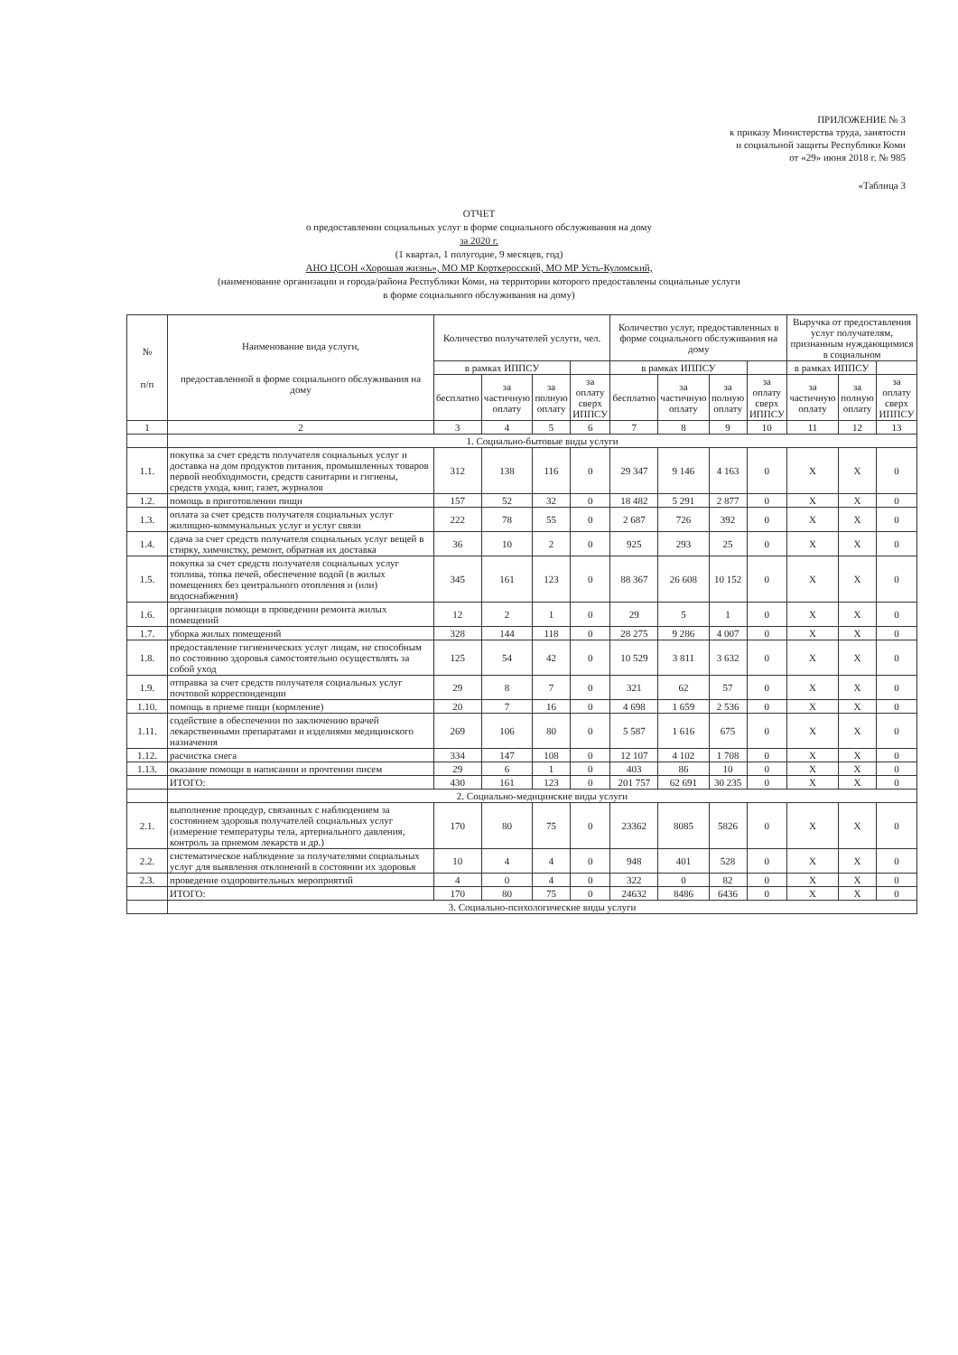ПРИЛОЖЕНИЕ № 3
к приказу Министерства труда, занятости
и социальной защиты Республики Коми
от «29» июня 2018 г. № 985
«Таблица 3
ОТЧЕТ
о предоставлении социальных услуг в форме социального обслуживания на дому
за 2020 г.
(1 квартал, 1 полугодие, 9 месяцев, год)
АНО ЦСОН «Хорошая жизнь», МО МР Корткеросский, МО МР Усть-Куломский,
(наименование организации и города/района Республики Коми, на территории которого предоставлены социальные услуги
в форме социального обслуживания на дому)
| № п/п | Наименование вида услуги, предоставленной в форме социального обслуживания на дому | Количество получателей услуги, чел. | | | | Количество услуг, предоставленных в форме социального обслуживания на дому | | | | Выручка от предоставления услуг получателям, признанным нуждающимися в социальном | | |
| --- | --- | --- | --- | --- | --- | --- | --- | --- | --- | --- | --- | --- |
| | | в рамках ИППСУ | | | | в рамках ИППСУ | | | | в рамках ИППСУ | | |
| | | бесплатно | за частичную оплату | за полную оплату | за оплату сверх ИППСУ | бесплатно | за частичную оплату | за полную оплату | за оплату сверх ИППСУ | за частичную оплату | за полную оплату | за оплату сверх ИППСУ |
| 1 | 2 | 3 | 4 | 5 | 6 | 7 | 8 | 9 | 10 | 11 | 12 | 13 |
| | 1. Социально-бытовые виды услуги | | | | | | | | | | | |
| 1.1. | покупка за счет средств получателя социальных услуг и доставка на дом продуктов питания, промышленных товаров первой необходимости, средств санитарии и гигиены, средств ухода, книг, газет, журналов | 312 | 138 | 116 | 0 | 29 347 | 9 146 | 4 163 | 0 | X | X | 0 |
| 1.2. | помощь в приготовлении пищи | 157 | 52 | 32 | 0 | 18 482 | 5 291 | 2 877 | 0 | X | X | 0 |
| 1.3. | оплата за счет средств получателя социальных услуг жилищно-коммунальных услуг и услуг связи | 222 | 78 | 55 | 0 | 2 687 | 726 | 392 | 0 | X | X | 0 |
| 1.4. | сдача за счет средств получателя социальных услуг вещей в стирку, химчистку, ремонт, обратная их доставка | 36 | 10 | 2 | 0 | 925 | 293 | 25 | 0 | X | X | 0 |
| 1.5. | покупка за счет средств получателя социальных услуг топлива, топка печей, обеспечение водой (в жилых помещениях без центрального отопления и (или) водоснабжения) | 345 | 161 | 123 | 0 | 88 367 | 26 608 | 10 152 | 0 | X | X | 0 |
| 1.6. | организация помощи в проведении ремонта жилых помещений | 12 | 2 | 1 | 0 | 29 | 5 | 1 | 0 | X | X | 0 |
| 1.7. | уборка жилых помещений | 328 | 144 | 118 | 0 | 28 275 | 9 286 | 4 007 | 0 | X | X | 0 |
| 1.8. | предоставление гигиенических услуг лицам, не способным по состоянию здоровья самостоятельно осуществлять за собой уход | 125 | 54 | 42 | 0 | 10 529 | 3 811 | 3 632 | 0 | X | X | 0 |
| 1.9. | отправка за счет средств получателя социальных услуг почтовой корреспонденции | 29 | 8 | 7 | 0 | 321 | 62 | 57 | 0 | X | X | 0 |
| 1.10. | помощь в приеме пищи (кормление) | 20 | 7 | 16 | 0 | 4 698 | 1 659 | 2 536 | 0 | X | X | 0 |
| 1.11. | содействие в обеспечении по заключению врачей лекарственными препаратами и изделиями медицинского назначения | 269 | 106 | 80 | 0 | 5 587 | 1 616 | 675 | 0 | X | X | 0 |
| 1.12. | расчистка снега | 334 | 147 | 108 | 0 | 12 107 | 4 102 | 1 708 | 0 | X | X | 0 |
| 1.13. | оказание помощи в написании и прочтении писем | 29 | 6 | 1 | 0 | 403 | 86 | 10 | 0 | X | X | 0 |
| | ИТОГО: | 430 | 161 | 123 | 0 | 201 757 | 62 691 | 30 235 | 0 | X | X | 0 |
| | 2. Социально-медицинские виды услуги | | | | | | | | | | | |
| 2.1. | выполнение процедур, связанных с наблюдением за состоянием здоровья получателей социальных услуг (измерение температуры тела, артериального давления, контроль за приемом лекарств и др.) | 170 | 80 | 75 | 0 | 23362 | 8085 | 5826 | 0 | X | X | 0 |
| 2.2. | систематическое наблюдение за получателями социальных услуг для выявления отклонений в состоянии их здоровья | 10 | 4 | 4 | 0 | 948 | 401 | 528 | 0 | X | X | 0 |
| 2.3. | проведение оздоровительных мероприятий | 4 | 0 | 4 | 0 | 322 | 0 | 82 | 0 | X | X | 0 |
| | ИТОГО: | 170 | 80 | 75 | 0 | 24632 | 8486 | 6436 | 0 | X | X | 0 |
| | 3. Социально-психологические виды услуги | | | | | | | | | | | |